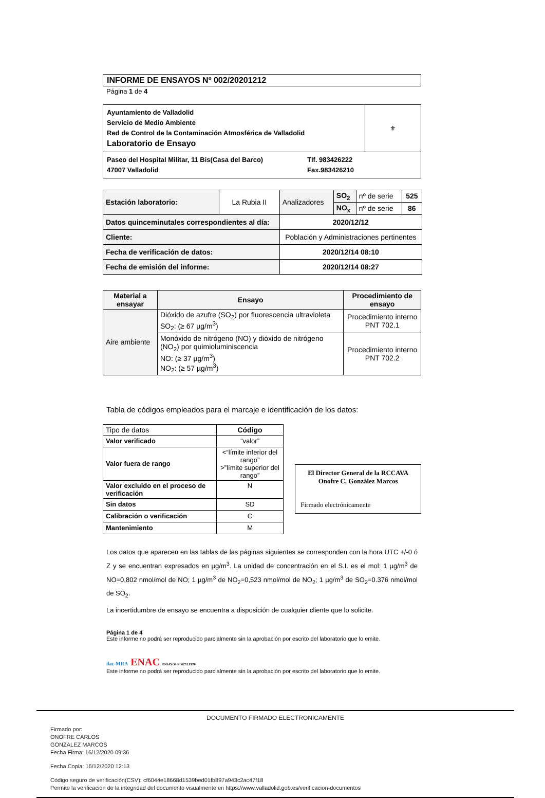INFORME DE ENSAYOS Nº 002/20201212
Página 1 de 4
| Ayuntamiento de Valladolid Servicio de Medio Ambiente Red de Control de la Contaminación Atmosférica de Valladolid Laboratorio de Ensayo | ⚜ |
| Paseo del Hospital Militar, 11 Bis(Casa del Barco) 47007 Valladolid Tlf. 983426222 Fax.983426210 | |
| Estación laboratorio: | La Rubia II | Analizadores | SO<sub>2</sub> | nº de serie | 525 |
| | | | NO<sub>x</sub> | nº de serie | 86 |
| Datos quinceminutales correspondientes al día: | | 2020/12/12 | | | |
| Cliente: | | Población y Administraciones pertinentes | | | |
| Fecha de verificación de datos: | | 2020/12/14 08:10 | | | |
| Fecha de emisión del informe: | | 2020/12/14 08:27 | | | |
| Material a ensayar | Ensayo | Procedimiento de ensayo |
| --- | --- | --- |
| Aire ambiente | Dióxido de azufre (SO<sub>2</sub>) por fluorescencia ultravioleta SO<sub>2</sub>: (≥ 67 µg/m<sup>3</sup>) | Procedimiento interno PNT 702.1 |
| | Monóxido de nitrógeno (NO) y dióxido de nitrógeno (NO<sub>2</sub>) por quimioluminiscencia NO: (≥ 37 µg/m<sup>3</sup>) NO<sub>2</sub>: (≥ 57 µg/m<sup>3</sup>) | Procedimiento interno PNT 702.2 |
Tabla de códigos empleados para el marcaje e identificación de los datos:
| Tipo de datos | Código |
| --- | --- |
| Valor verificado | “valor” |
| Valor fuera de rango | <“límite inferior del rango” >”límite superior del rango” |
| Valor excluido en el proceso de verificación | N |
| Sin datos | SD |
| Calibración o verificación | C |
| Mantenimiento | M |
El Director General de la RCCAVA
Onofre C. González Marcos
Firmado electrónicamente
Los datos que aparecen en las tablas de las páginas siguientes se corresponden con la hora UTC +/-0 ó Z y se encuentran expresados en µg/m<sup>3</sup>. La unidad de concentración en el S.I. es el mol: 1 µg/m<sup>3</sup> de NO=0,802 nmol/mol de NO; 1 µg/m<sup>3</sup> de NO<sub>2</sub>=0,523 nmol/mol de NO<sub>2</sub>; 1 µg/m<sup>3</sup> de SO<sub>2</sub>=0.376 nmol/mol de SO<sub>2</sub>.
La incertidumbre de ensayo se encuentra a disposición de cualquier cliente que lo solicite.
Página 1 de 4
Este informe no podrá ser reproducido parcialmente sin la aprobación por escrito del laboratorio que lo emite.
ilac-MRA ENAC ENSAYOS Nº 627/LE870
Este informe no podrá ser reproducido parcialmente sin la aprobación por escrito del laboratorio que lo emite.
DOCUMENTO FIRMADO ELECTRONICAMENTE
Firmado por:
ONOFRE CARLOS
GONZALEZ MARCOS
Fecha Firma: 16/12/2020 09:36
Fecha Copia: 16/12/2020 12:13
Código seguro de verificación(CSV): cf6044e18668d1539bed01fb897a943c2ac47f18
Permite la verificación de la integridad del documento visualmente en https://www.valladolid.gob.es/verificacion-documentos